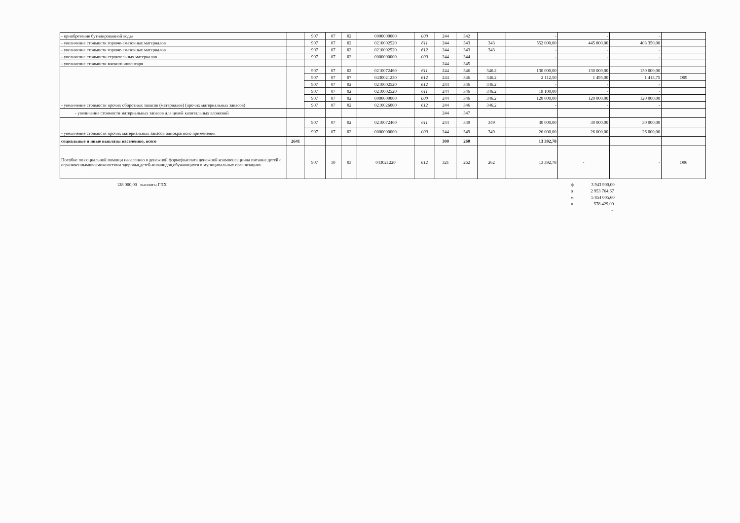| - приобретение бутилированной воды | | 907 | 07 | 02 | 0000000000 | 000 | 244 | 342 | | - | - | - | |
| - увеличение стоимости горюче-смазочных материалов | | 907 | 07 | 02 | 0210002520 | 611 | 244 | 343 | 343 | 552 000,00 | 445 800,00 | 403 350,00 | |
| - увеличение стоимости горюче-смазочных материалов | | 907 | 07 | 02 | 0210002520 | 612 | 244 | 343 | 343 | - | - | - | |
| - увеличение стоимости строительных материалов | | 907 | 07 | 02 | 0000000000 | 000 | 244 | 344 | | - | - | - | |
| - увеличение стоимости мягкого инвентаря | | | | | | | 244 | 345 | | | | | |
| - увеличение стоимости прочих оборотных запасов (материалов) (прочих материальных запасов) | | 907 | 07 | 02 | 0210072460 | 611 | 244 | 346 | 346.2 | 130 000,00 | 130 000,00 | 130 000,00 | |
| | | 907 | 07 | 07 | 0430021230 | 612 | 244 | 346 | 346.2 | 2 112,50 | 1 495,00 | 1 413,75 | О09 |
| | | 907 | 07 | 02 | 0210002520 | 612 | 244 | 346 | 346.2 | - | - | - | |
| | | 907 | 07 | 02 | 0210002520 | 611 | 244 | 346 | 346.2 | 19 100,00 | - | - | |
| | | 907 | 07 | 02 | 0000000000 | 000 | 244 | 346 | 346.2 | 120 000,00 | 120 000,00 | 120 000,00 | |
| | | 907 | 07 | 02 | 0210026000 | 612 | 244 | 346 | 346.2 | - | - | - | |
| - увеличение стоимости материальных запасов для целей капитальных вложений | | | | | | | 244 | 347 | | | | | |
| - увеличение стоимости прочих материальных запасов однократного применения | | 907 | 07 | 02 | 0210072460 | 611 | 244 | 349 | 349 | 30 000,00 | 30 000,00 | 30 000,00 | |
| | | 907 | 07 | 02 | 0000000000 | 000 | 244 | 349 | 349 | 26 000,00 | 26 000,00 | 26 000,00 | |
| социальные и иные выплаты населению, всего | 2641 | | | | | | 300 | 260 | | 13 392,78 | | | |
| Пособие по социальной помощи населению в денежной форме(выплата денежной конмпенсациина питание детей с ограниченнымивозможностями здоровья,детей-инвалидов,обучающихся в муниципальных организациях | | 907 | 10 | 03 | 043021220 | 612 | 321 | 262 | 262 | 13 392,78 | - | - | О06 |
128 000,00 выплаты ГПХ ф 3 943 900,00
о 2 953 764,67
м 5 854 005,60
в 578 429,00
-